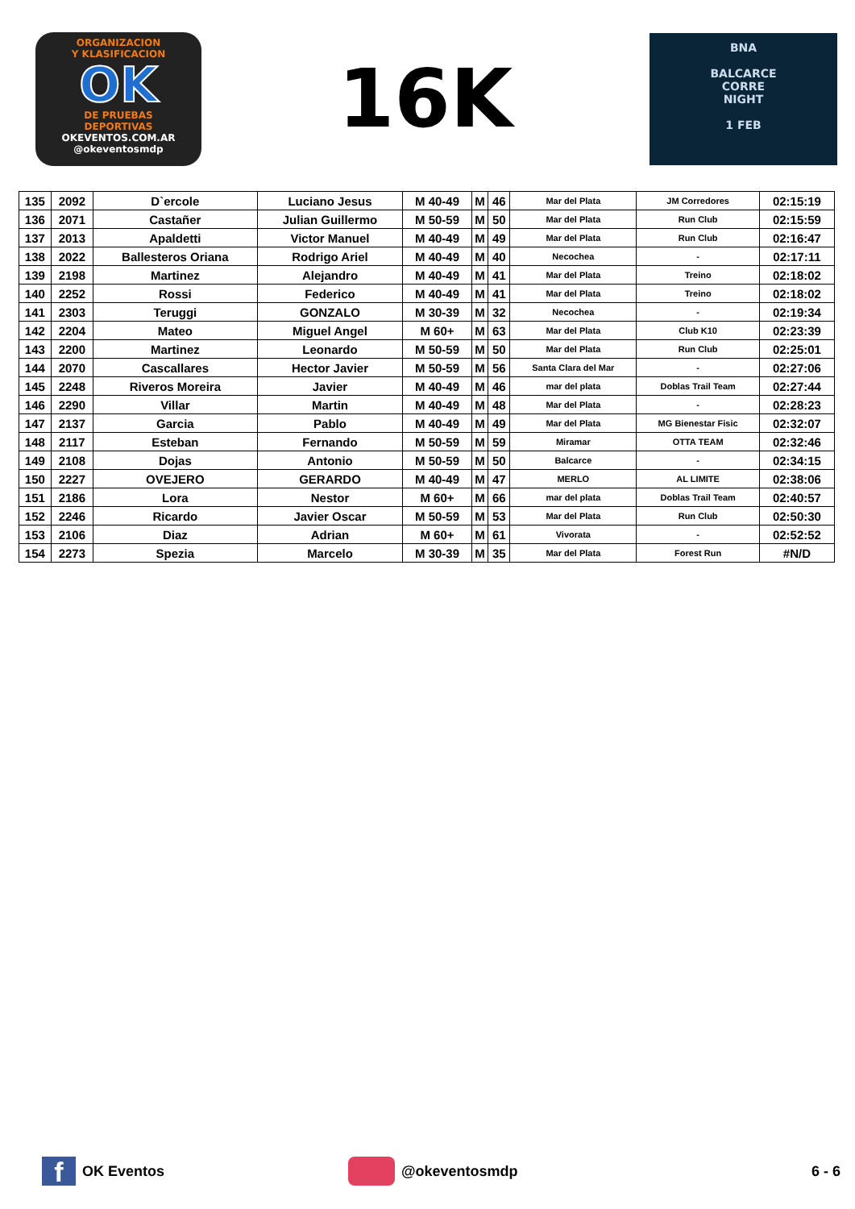ORGANIZACION
Y KLASIFICACION
OK
DE PRUEBAS
DEPORTIVAS
OKEVENTOS.COM.AR
@okeventosmdp
16K
BNA
BALCARCE
CORRE
NIGHT
1 FEB
| 135 | 2092 | D`ercole | Luciano Jesus | M 40-49 | M | 46 | Mar del Plata | JM Corredores | 02:15:19 |
| 136 | 2071 | Castañer | Julian Guillermo | M 50-59 | M | 50 | Mar del Plata | Run Club | 02:15:59 |
| 137 | 2013 | Apaldetti | Victor Manuel | M 40-49 | M | 49 | Mar del Plata | Run Club | 02:16:47 |
| 138 | 2022 | Ballesteros Oriana | Rodrigo Ariel | M 40-49 | M | 40 | Necochea | - | 02:17:11 |
| 139 | 2198 | Martinez | Alejandro | M 40-49 | M | 41 | Mar del Plata | Treino | 02:18:02 |
| 140 | 2252 | Rossi | Federico | M 40-49 | M | 41 | Mar del Plata | Treino | 02:18:02 |
| 141 | 2303 | Teruggi | GONZALO | M 30-39 | M | 32 | Necochea | - | 02:19:34 |
| 142 | 2204 | Mateo | Miguel Angel | M 60+ | M | 63 | Mar del Plata | Club K10 | 02:23:39 |
| 143 | 2200 | Martinez | Leonardo | M 50-59 | M | 50 | Mar del Plata | Run Club | 02:25:01 |
| 144 | 2070 | Cascallares | Hector Javier | M 50-59 | M | 56 | Santa Clara del Mar | - | 02:27:06 |
| 145 | 2248 | Riveros Moreira | Javier | M 40-49 | M | 46 | mar del plata | Doblas Trail Team | 02:27:44 |
| 146 | 2290 | Villar | Martin | M 40-49 | M | 48 | Mar del Plata | - | 02:28:23 |
| 147 | 2137 | Garcia | Pablo | M 40-49 | M | 49 | Mar del Plata | MG Bienestar Fisic | 02:32:07 |
| 148 | 2117 | Esteban | Fernando | M 50-59 | M | 59 | Miramar | OTTA TEAM | 02:32:46 |
| 149 | 2108 | Dojas | Antonio | M 50-59 | M | 50 | Balcarce | - | 02:34:15 |
| 150 | 2227 | OVEJERO | GERARDO | M 40-49 | M | 47 | MERLO | AL LIMITE | 02:38:06 |
| 151 | 2186 | Lora | Nestor | M 60+ | M | 66 | mar del plata | Doblas Trail Team | 02:40:57 |
| 152 | 2246 | Ricardo | Javier Oscar | M 50-59 | M | 53 | Mar del Plata | Run Club | 02:50:30 |
| 153 | 2106 | Diaz | Adrian | M 60+ | M | 61 | Vivorata | - | 02:52:52 |
| 154 | 2273 | Spezia | Marcelo | M 30-39 | M | 35 | Mar del Plata | Forest Run | #N/D |
f
OK Eventos @okeventosmdp 6 - 6